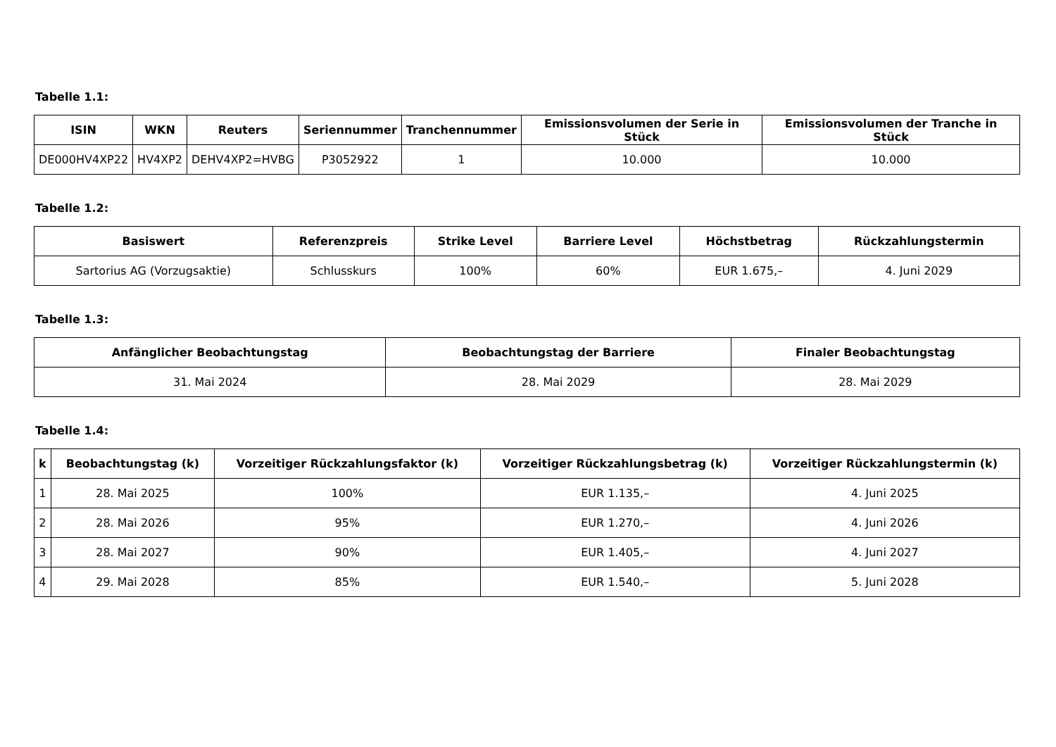Tabelle 1.1:
| ISIN | WKN | Reuters | Seriennummer | Tranchennummer | Emissionsvolumen der Serie in Stück | Emissionsvolumen der Tranche in Stück |
| --- | --- | --- | --- | --- | --- | --- |
| DE000HV4XP22 | HV4XP2 | DEHV4XP2=HVBG | P3052922 | 1 | 10.000 | 10.000 |
Tabelle 1.2:
| Basiswert | Referenzpreis | Strike Level | Barriere Level | Höchstbetrag | Rückzahlungstermin |
| --- | --- | --- | --- | --- | --- |
| Sartorius AG (Vorzugsaktie) | Schlusskurs | 100% | 60% | EUR 1.675,– | 4. Juni 2029 |
Tabelle 1.3:
| Anfänglicher Beobachtungstag | Beobachtungstag der Barriere | Finaler Beobachtungstag |
| --- | --- | --- |
| 31. Mai 2024 | 28. Mai 2029 | 28. Mai 2029 |
Tabelle 1.4:
| k | Beobachtungstag (k) | Vorzeitiger Rückzahlungsfaktor (k) | Vorzeitiger Rückzahlungsbetrag (k) | Vorzeitiger Rückzahlungstermin (k) |
| --- | --- | --- | --- | --- |
| 1 | 28. Mai 2025 | 100% | EUR 1.135,– | 4. Juni 2025 |
| 2 | 28. Mai 2026 | 95% | EUR 1.270,– | 4. Juni 2026 |
| 3 | 28. Mai 2027 | 90% | EUR 1.405,– | 4. Juni 2027 |
| 4 | 29. Mai 2028 | 85% | EUR 1.540,– | 5. Juni 2028 |